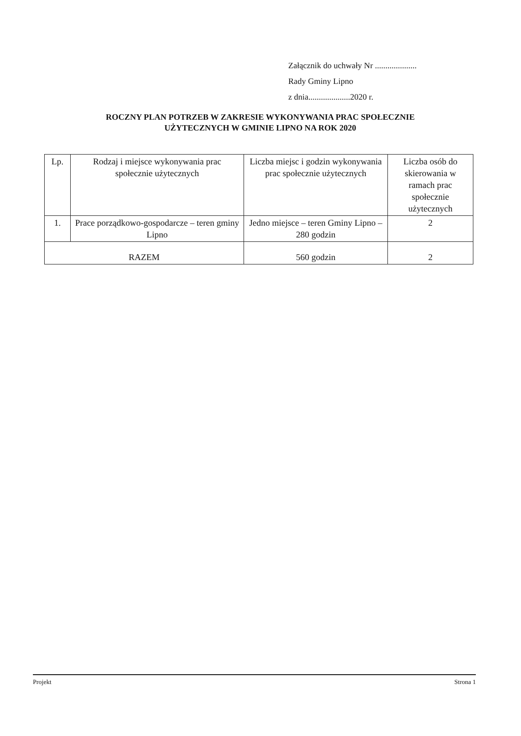Załącznik do uchwały Nr ....................
Rady Gminy Lipno
z dnia....................2020 r.
ROCZNY PLAN POTRZEB W ZAKRESIE WYKONYWANIA PRAC SPOŁECZNIE UŻYTECZNYCH W GMINIE LIPNO NA ROK 2020
| Lp. | Rodzaj i miejsce wykonywania prac społecznie użytecznych | Liczba miejsc i godzin wykonywania prac społecznie użytecznych | Liczba osób do skierowania w ramach prac społecznie użytecznych |
| --- | --- | --- | --- |
| 1. | Prace porządkowo-gospodarcze – teren gminy Lipno | Jedno miejsce – teren Gminy Lipno – 280 godzin | 2 |
| RAZEM | | 560 godzin | 2 |
Projekt Strona 1